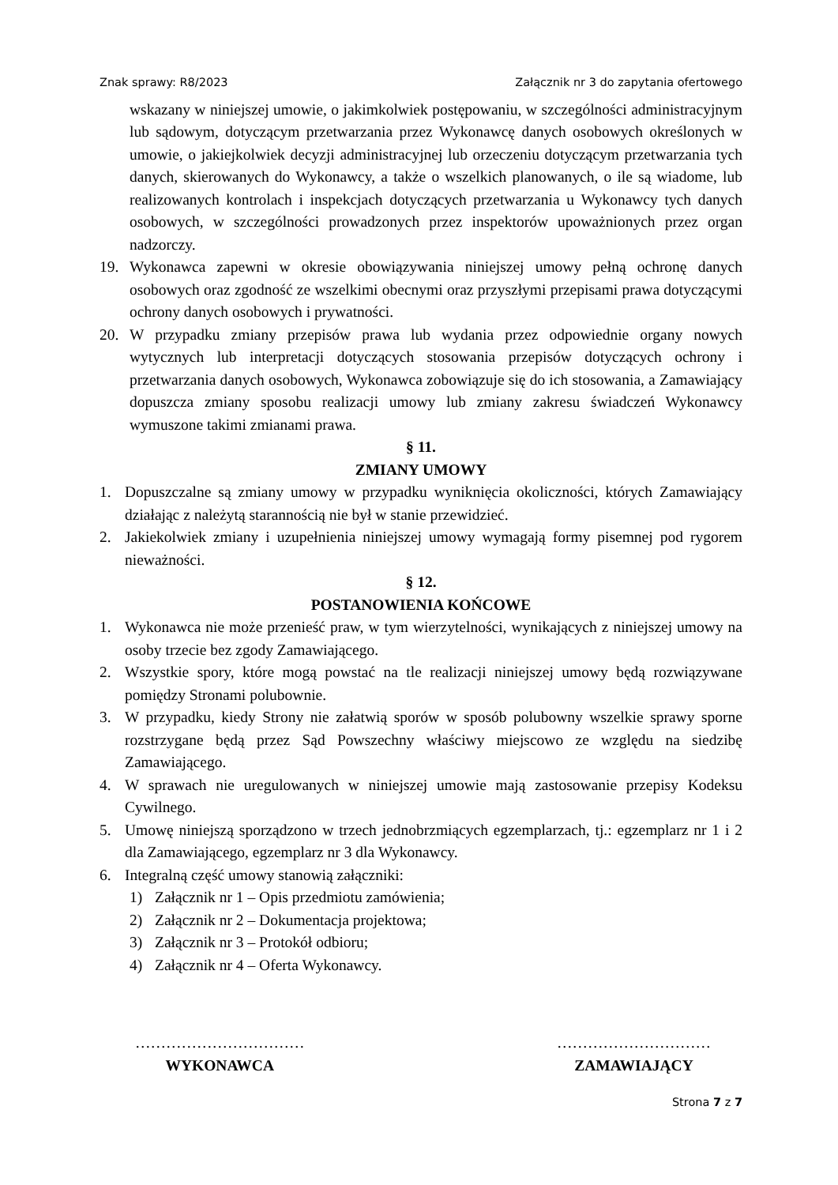Znak sprawy: R8/2023 Załącznik nr 3 do zapytania ofertowego
wskazany w niniejszej umowie, o jakimkolwiek postępowaniu, w szczególności administracyjnym lub sądowym, dotyczącym przetwarzania przez Wykonawcę danych osobowych określonych w umowie, o jakiejkolwiek decyzji administracyjnej lub orzeczeniu dotyczącym przetwarzania tych danych, skierowanych do Wykonawcy, a także o wszelkich planowanych, o ile są wiadome, lub realizowanych kontrolach i inspekcjach dotyczących przetwarzania u Wykonawcy tych danych osobowych, w szczególności prowadzonych przez inspektorów upoważnionych przez organ nadzorczy.
19. Wykonawca zapewni w okresie obowiązywania niniejszej umowy pełną ochronę danych osobowych oraz zgodność ze wszelkimi obecnymi oraz przyszłymi przepisami prawa dotyczącymi ochrony danych osobowych i prywatności.
20. W przypadku zmiany przepisów prawa lub wydania przez odpowiednie organy nowych wytycznych lub interpretacji dotyczących stosowania przepisów dotyczących ochrony i przetwarzania danych osobowych, Wykonawca zobowiązuje się do ich stosowania, a Zamawiający dopuszcza zmiany sposobu realizacji umowy lub zmiany zakresu świadczeń Wykonawcy wymuszone takimi zmianami prawa.
§ 11.
ZMIANY UMOWY
1. Dopuszczalne są zmiany umowy w przypadku wyniknięcia okoliczności, których Zamawiający działając z należytą starannością nie był w stanie przewidzieć.
2. Jakiekolwiek zmiany i uzupełnienia niniejszej umowy wymagają formy pisemnej pod rygorem nieważności.
§ 12.
POSTANOWIENIA KOŃCOWE
1. Wykonawca nie może przenieść praw, w tym wierzytelności, wynikających z niniejszej umowy na osoby trzecie bez zgody Zamawiającego.
2. Wszystkie spory, które mogą powstać na tle realizacji niniejszej umowy będą rozwiązywane pomiędzy Stronami polubownie.
3. W przypadku, kiedy Strony nie załatwią sporów w sposób polubowny wszelkie sprawy sporne rozstrzygane będą przez Sąd Powszechny właściwy miejscowo ze względu na siedzibę Zamawiającego.
4. W sprawach nie uregulowanych w niniejszej umowie mają zastosowanie przepisy Kodeksu Cywilnego.
5. Umowę niniejszą sporządzono w trzech jednobrzmiących egzemplarzach, tj.: egzemplarz nr 1 i 2 dla Zamawiającego, egzemplarz nr 3 dla Wykonawcy.
6. Integralną część umowy stanowią załączniki:
1) Załącznik nr 1 – Opis przedmiotu zamówienia;
2) Załącznik nr 2 – Dokumentacja projektowa;
3) Załącznik nr 3 – Protokół odbioru;
4) Załącznik nr 4 – Oferta Wykonawcy.
……………………………
WYKONAWCA
…………………………
ZAMAWIAJĄCY
Strona 7 z 7